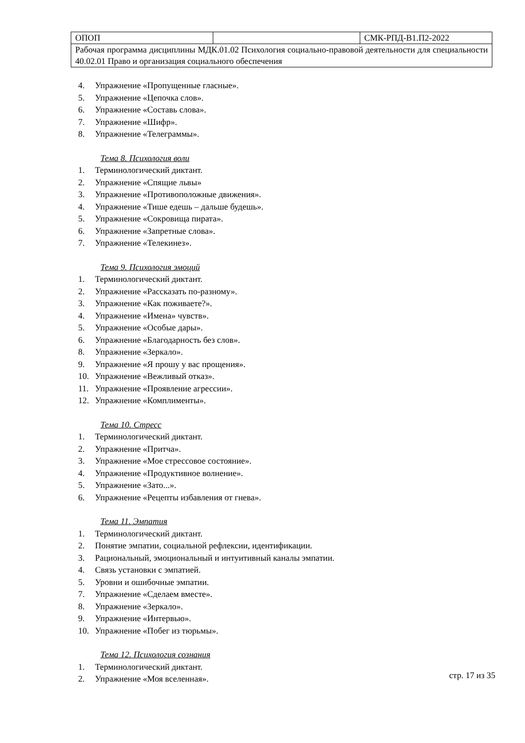| ОПОП | | СМК-РПД-В1.П2-2022 |
| Рабочая программа дисциплины МДК.01.02 Психология социально-правовой деятельности для специальности 40.02.01 Право и организация социального обеспечения | | |
4. Упражнение «Пропущенные гласные».
5. Упражнение «Цепочка слов».
6. Упражнение «Составь слова».
7. Упражнение «Шифр».
8. Упражнение «Телеграммы».
Тема 8. Психология воли
1. Терминологический диктант.
2. Упражнение «Спящие львы»
3. Упражнение «Противоположные движения».
4. Упражнение «Тише едешь – дальше будешь».
5. Упражнение «Сокровища пирата».
6. Упражнение «Запретные слова».
7. Упражнение «Телекинез».
Тема 9. Психология эмоций
1. Терминологический диктант.
2. Упражнение «Рассказать по-разному».
3. Упражнение «Как поживаете?».
4. Упражнение «Имена» чувств».
5. Упражнение «Особые дары».
6. Упражнение «Благодарность без слов».
8. Упражнение «Зеркало».
9. Упражнение «Я прошу у вас прощения».
10. Упражнение «Вежливый отказ».
11. Упражнение «Проявление агрессии».
12. Упражнение «Комплименты».
Тема 10. Стресс
1. Терминологический диктант.
2. Упражнение «Притча».
3. Упражнение «Мое стрессовое состояние».
4. Упражнение «Продуктивное волнение».
5. Упражнение «Зато...».
6. Упражнение «Рецепты избавления от гнева».
Тема 11. Эмпатия
1. Терминологический диктант.
2. Понятие эмпатии, социальной рефлексии, идентификации.
3. Рациональный, эмоциональный и интуитивный каналы эмпатии.
4. Связь установки с эмпатией.
5. Уровни и ошибочные эмпатии.
7. Упражнение «Сделаем вместе».
8. Упражнение «Зеркало».
9. Упражнение «Интервью».
10. Упражнение «Побег из тюрьмы».
Тема 12. Психология сознания
1. Терминологический диктант.
2. Упражнение «Моя вселенная».
стр. 17 из 35